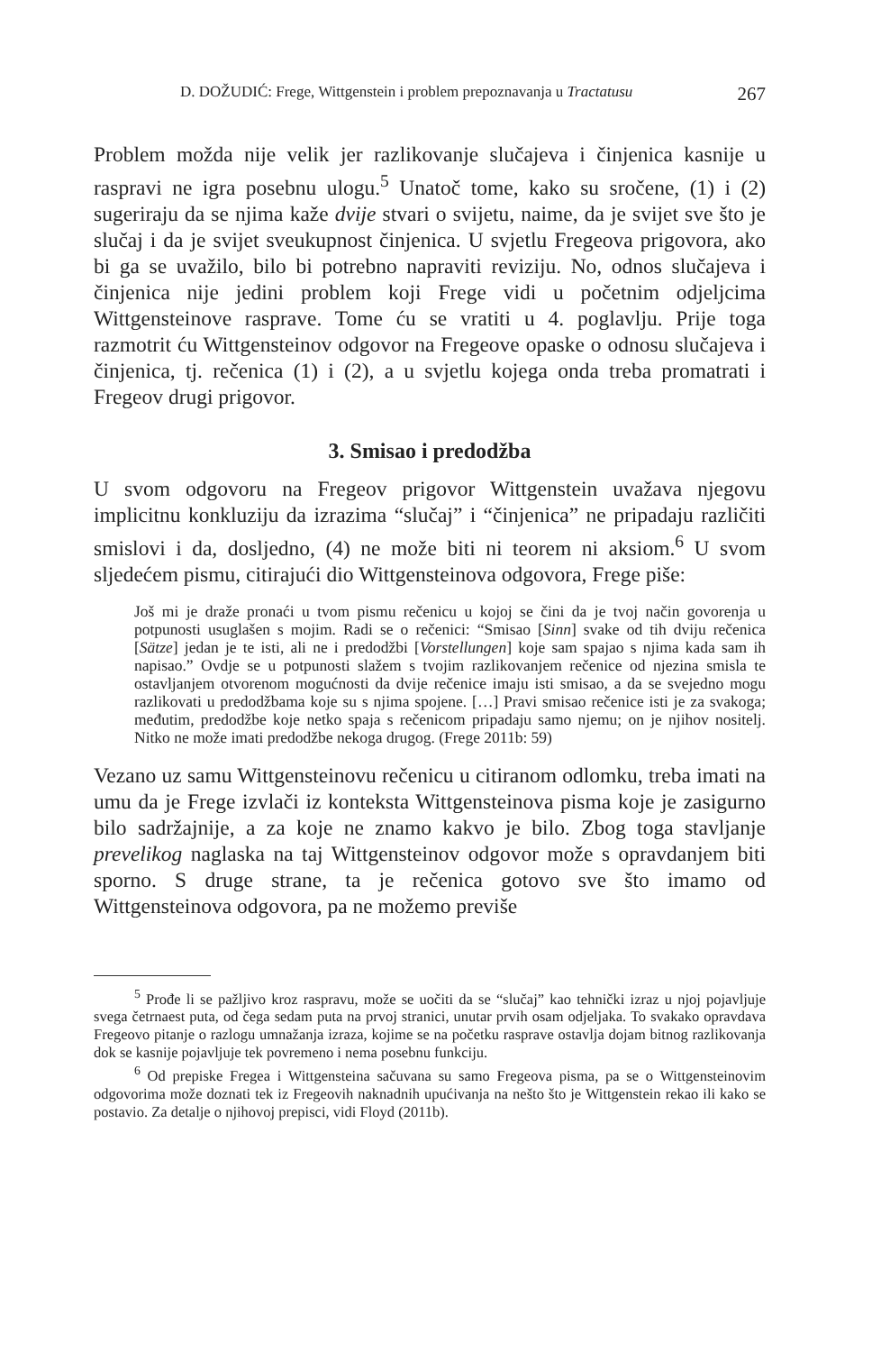D. DOŽUDIĆ: Frege, Wittgenstein i problem prepoznavanja u Tractatusu 267
Problem možda nije velik jer razlikovanje slučajeva i činjenica kasnije u raspravi ne igra posebnu ulogu.<sup>5</sup> Unatoč tome, kako su sročene, (1) i (2) sugeriraju da se njima kaže dvije stvari o svijetu, naime, da je svijet sve što je slučaj i da je svijet sveukupnost činjenica. U svjetlu Fregeova prigovora, ako bi ga se uvažilo, bilo bi potrebno napraviti reviziju. No, odnos slučajeva i činjenica nije jedini problem koji Frege vidi u početnim odjeljcima Wittgensteinove rasprave. Tome ću se vratiti u 4. poglavlju. Prije toga razmotrit ću Wittgensteinov odgovor na Fregeove opaske o odnosu slučajeva i činjenica, tj. rečenica (1) i (2), a u svjetlu kojega onda treba promatrati i Fregeov drugi prigovor.
3. Smisao i predodžba
U svom odgovoru na Fregeov prigovor Wittgenstein uvažava njegovu implicitnu konkluziju da izrazima “slučaj” i “činjenica” ne pripadaju različiti smislovi i da, dosljedno, (4) ne može biti ni teorem ni aksiom.<sup>6</sup> U svom sljedećem pismu, citirajući dio Wittgensteinova odgovora, Frege piše:
Još mi je draže pronaći u tvom pismu rečenicu u kojoj se čini da je tvoj način govorenja u potpunosti usuglašen s mojim. Radi se o rečenici: “Smisao [Sinn] svake od tih dviju rečenica [Sätze] jedan je te isti, ali ne i predodžbi [Vorstellungen] koje sam spajao s njima kada sam ih napisao.” Ovdje se u potpunosti slažem s tvojim razlikovanjem rečenice od njezina smisla te ostavljanjem otvorenom mogućnosti da dvije rečenice imaju isti smisao, a da se svejedno mogu razlikovati u predodžbama koje su s njima spojene. […] Pravi smisao rečenice isti je za svakoga; međutim, predodžbe koje netko spaja s rečenicom pripadaju samo njemu; on je njihov nositelj. Nitko ne može imati predodžbe nekoga drugog. (Frege 2011b: 59)
Vezano uz samu Wittgensteinovu rečenicu u citiranom odlomku, treba imati na umu da je Frege izvlači iz konteksta Wittgensteinova pisma koje je zasigurno bilo sadržajnije, a za koje ne znamo kakvo je bilo. Zbog toga stavljanje prevelikog naglaska na taj Wittgensteinov odgovor može s opravdanjem biti sporno. S druge strane, ta je rečenica gotovo sve što imamo od Wittgensteinova odgovora, pa ne možemo previše
<sup>5</sup> Prođe li se pažljivo kroz raspravu, može se uočiti da se “slučaj” kao tehnički izraz u njoj pojavljuje svega četrnaest puta, od čega sedam puta na prvoj stranici, unutar prvih osam odjeljaka. To svakako opravdava Fregeovo pitanje o razlogu umnažanja izraza, kojime se na početku rasprave ostavlja dojam bitnog razlikovanja dok se kasnije pojavljuje tek povremeno i nema posebnu funkciju.
<sup>6</sup> Od prepiske Fregea i Wittgensteina sačuvana su samo Fregeova pisma, pa se o Wittgensteinovim odgovorima može doznati tek iz Fregeovih naknadnih upućivanja na nešto što je Wittgenstein rekao ili kako se postavio. Za detalje o njihovoj prepisci, vidi Floyd (2011b).